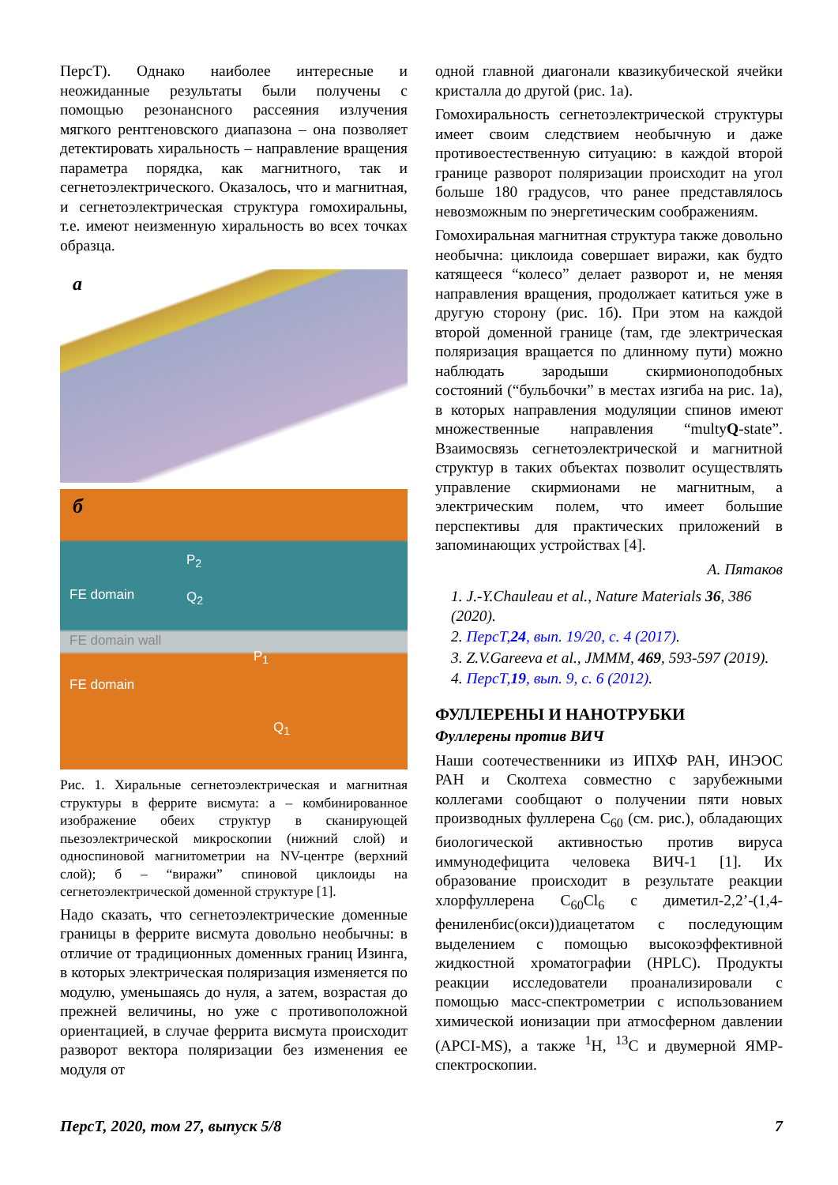ПерсТ). Однако наиболее интересные и неожиданные результаты были получены с помощью резонансного рассеяния излучения мягкого рентгеновского диапазона – она позволяет детектировать хиральность – направление вращения параметра порядка, как магнитного, так и сегнетоэлектрического. Оказалось, что и магнитная, и сегнетоэлектрическая структура гомохиральны, т.е. имеют неизменную хиральность во всех точках образца.
a
б
P<sub>2</sub>
FE domain Q<sub>2</sub>
FE domain wall
P<sub>1</sub>
FE domain
Q<sub>1</sub>
Рис. 1. Хиральные сегнетоэлектрическая и магнитная структуры в феррите висмута: а – комбинированное изображение обеих структур в сканирующей пьезоэлектрической микроскопии (нижний слой) и односпиновой магнитометрии на NV-центре (верхний слой); б – “виражи” спиновой циклоиды на сегнетоэлектрической доменной структуре [1].
Надо сказать, что сегнетоэлектрические доменные границы в феррите висмута довольно необычны: в отличие от традиционных доменных границ Изинга, в которых электрическая поляризация изменяется по модулю, уменьшаясь до нуля, а затем, возрастая до прежней величины, но уже с противоположной ориентацией, в случае феррита висмута происходит разворот вектора поляризации без изменения ее модуля от
одной главной диагонали квазикубической ячейки кристалла до другой (рис. 1а).
Гомохиральность сегнетоэлектрической структуры имеет своим следствием необычную и даже противоестественную ситуацию: в каждой второй границе разворот поляризации происходит на угол больше 180 градусов, что ранее представлялось невозможным по энергетическим соображениям.
Гомохиральная магнитная структура также довольно необычна: циклоида совершает виражи, как будто катящееся “колесо” делает разворот и, не меняя направления вращения, продолжает катиться уже в другую сторону (рис. 1б). При этом на каждой второй доменной границе (там, где электрическая поляризация вращается по длинному пути) можно наблюдать зародыши скирмионоподобных состояний (“бульбочки” в местах изгиба на рис. 1а), в которых направления модуляции спинов имеют множественные направления “multyQ-state”. Взаимосвязь сегнетоэлектрической и магнитной структур в таких объектах позволит осуществлять управление скирмионами не магнитным, а электрическим полем, что имеет большие перспективы для практических приложений в запоминающих устройствах [4].
А. Пятаков
1. J.-Y.Chauleau et al., Nature Materials 36, 386 (2020).
2. ПерсТ,24, вып. 19/20, с. 4 (2017).
3. Z.V.Gareeva et al., JMMM, 469, 593-597 (2019).
4. ПерсТ,19, вып. 9, с. 6 (2012).
ФУЛЛЕРЕНЫ И НАНОТРУБКИ
Фуллерены против ВИЧ
Наши соотечественники из ИПХФ РАН, ИНЭОС РАН и Сколтеха совместно с зарубежными коллегами сообщают о получении пяти новых производных фуллерена C<sub>60</sub> (см. рис.), обладающих биологической активностью против вируса иммунодефицита человека ВИЧ-1 [1]. Их образование происходит в результате реакции хлорфуллерена C<sub>60</sub>Cl<sub>6</sub> с диметил-2,2’-(1,4-фениленбис(окси))диацетатом с последующим выделением с помощью высокоэффективной жидкостной хроматографии (HPLC). Продукты реакции исследователи проанализировали с помощью масс-спектрометрии с использованием химической ионизации при атмосферном давлении (APCI-MS), а также <sup>1</sup>H, <sup>13</sup>C и двумерной ЯМР-спектроскопии.
ПерсТ, 2020, том 27, выпуск 5/8 7